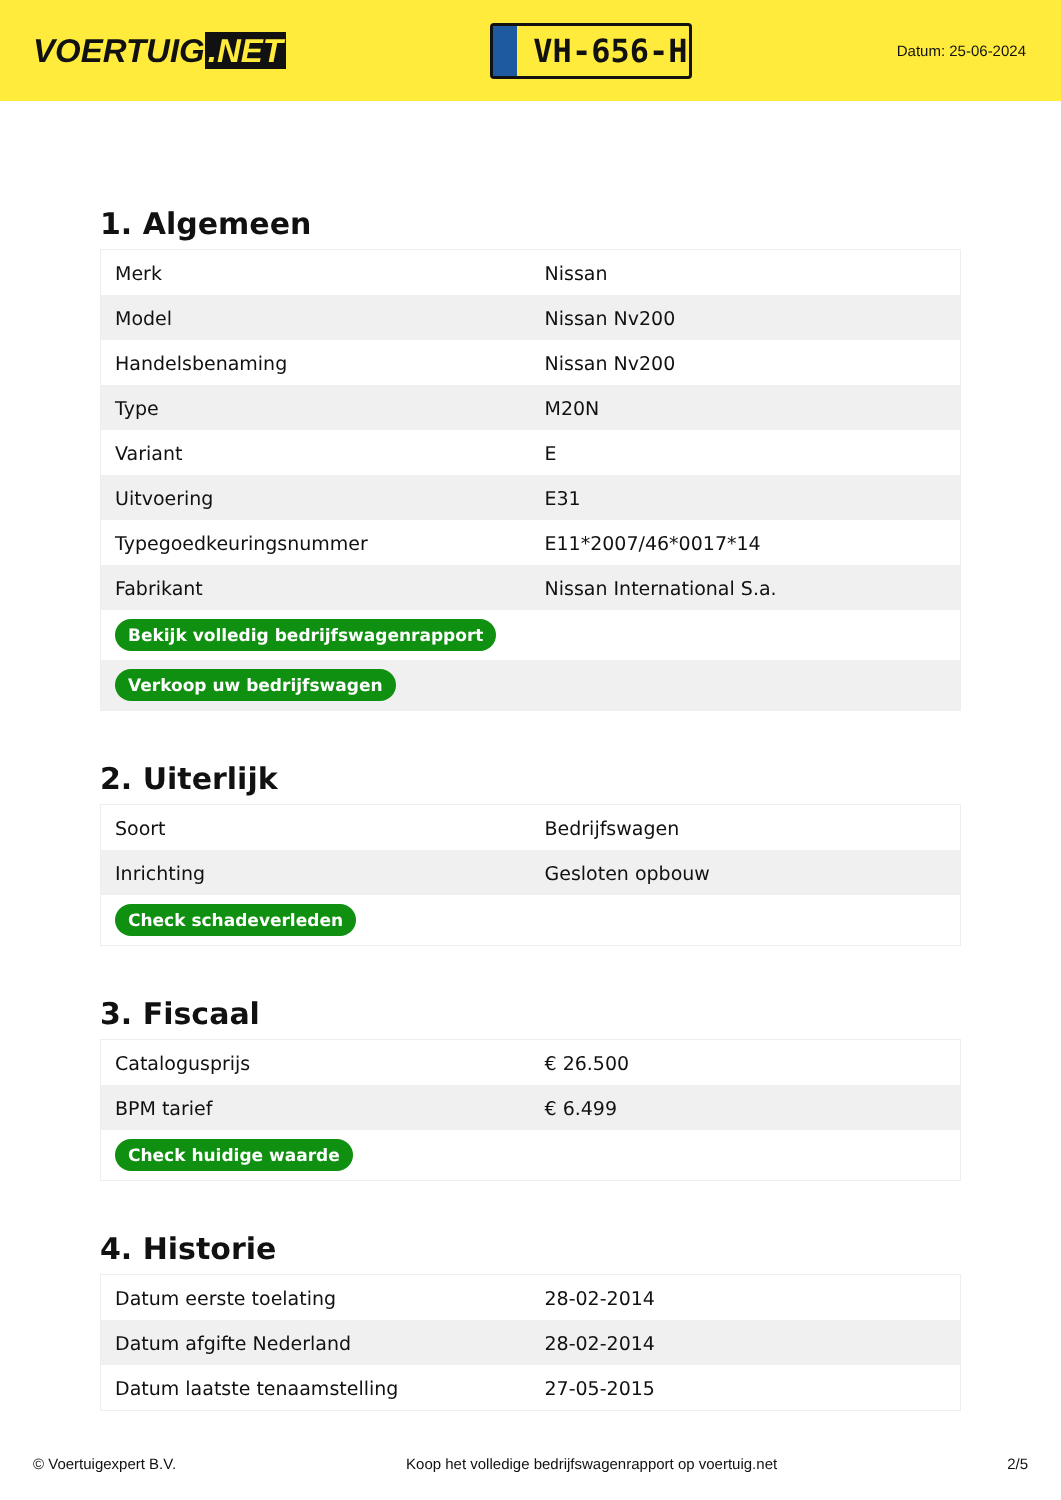VOERTUIG.NET
VH-656-H
Datum: 25-06-2024
1. Algemeen
| Merk | Nissan |
| Model | Nissan Nv200 |
| Handelsbenaming | Nissan Nv200 |
| Type | M20N |
| Variant | E |
| Uitvoering | E31 |
| Typegoedkeuringsnummer | E11*2007/46*0017*14 |
| Fabrikant | Nissan International S.a. |
| Bekijk volledig bedrijfswagenrapport | |
| Verkoop uw bedrijfswagen | |
2. Uiterlijk
| Soort | Bedrijfswagen |
| Inrichting | Gesloten opbouw |
| Check schadeverleden | |
3. Fiscaal
| Catalogusprijs | € 26.500 |
| BPM tarief | € 6.499 |
| Check huidige waarde | |
4. Historie
| Datum eerste toelating | 28-02-2014 |
| Datum afgifte Nederland | 28-02-2014 |
| Datum laatste tenaamstelling | 27-05-2015 |
© Voertuigexpert B.V. Koop het volledige bedrijfswagenrapport op voertuig.net 2/5